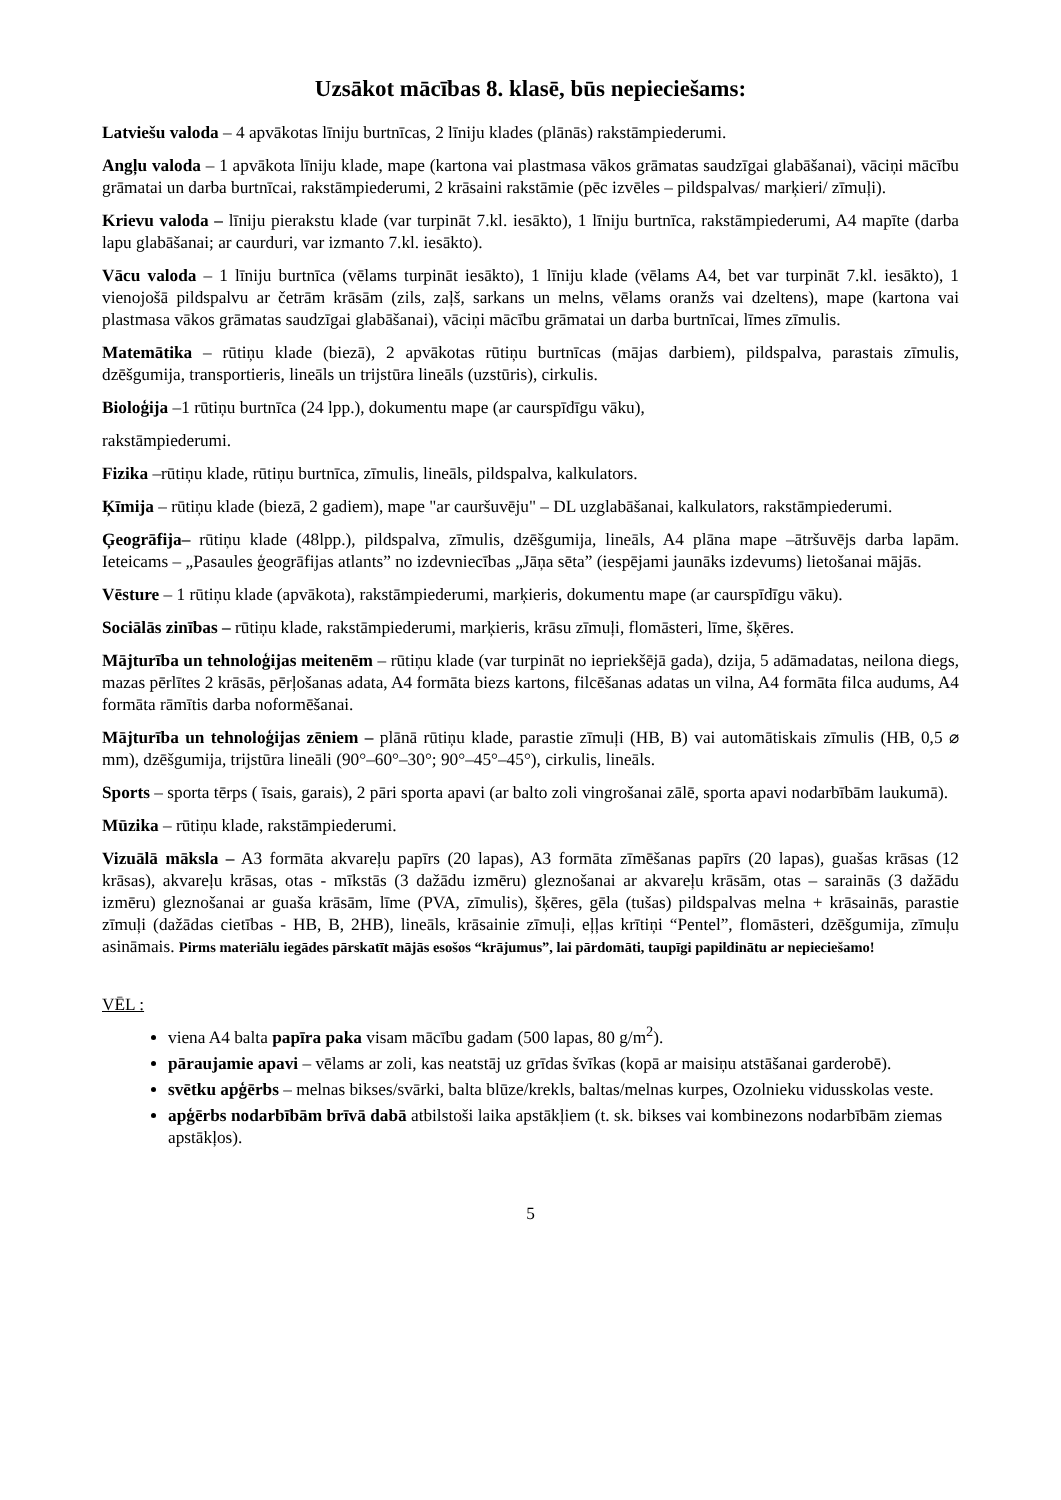Uzsākot mācības 8. klasē, būs nepieciešams:
Latviešu valoda – 4 apvākotas līniju burtnīcas, 2 līniju klades (plānās) rakstāmpiederumi.
Angļu valoda – 1 apvākota līniju klade, mape (kartona vai plastmasa vākos grāmatas saudzīgai glabāšanai), vāciņi mācību grāmatai un darba burtnīcai, rakstāmpiederumi, 2 krāsaini rakstāmie (pēc izvēles – pildspalvas/ marķieri/ zīmuļi).
Krievu valoda – līniju pierakstu klade (var turpināt 7.kl. iesākto), 1 līniju burtnīca, rakstāmpiederumi, A4 mapīte (darba lapu glabāšanai; ar caurduri, var izmanto 7.kl. iesākto).
Vācu valoda – 1 līniju burtnīca (vēlams turpināt iesākto), 1 līniju klade (vēlams A4, bet var turpināt 7.kl. iesākto), 1 vienojošā pildspalvu ar četrām krāsām (zils, zaļš, sarkans un melns, vēlams oranžs vai dzeltens), mape (kartona vai plastmasa vākos grāmatas saudzīgai glabāšanai), vāciņi mācību grāmatai un darba burtnīcai, līmes zīmulis.
Matemātika – rūtiņu klade (biezā), 2 apvākotas rūtiņu burtnīcas (mājas darbiem), pildspalva, parastais zīmulis, dzēšgumija, transportieris, lineāls un trijstūra lineāls (uzstūris), cirkulis.
Bioloģija –1 rūtiņu burtnīca (24 lpp.), dokumentu mape (ar caurspīdīgu vāku),
rakstāmpiederumi.
Fizika –rūtiņu klade, rūtiņu burtnīca, zīmulis, lineāls, pildspalva, kalkulators.
Ķīmija – rūtiņu klade (biezā, 2 gadiem), mape "ar cauršuvēju" – DL uzglabāšanai, kalkulators, rakstāmpiederumi.
Ģeogrāfija– rūtiņu klade (48lpp.), pildspalva, zīmulis, dzēšgumija, lineāls, A4 plāna mape –ātršuvējs darba lapām. Ieteicams – „Pasaules ģeogrāfijas atlants” no izdevniecības „Jāņa sēta” (iespējami jaunāks izdevums) lietošanai mājās.
Vēsture – 1 rūtiņu klade (apvākota), rakstāmpiederumi, marķieris, dokumentu mape (ar caurspīdīgu vāku).
Sociālās zinības – rūtiņu klade, rakstāmpiederumi, marķieris, krāsu zīmuļi, flomāsteri, līme, šķēres.
Mājturība un tehnoloģijas meitenēm – rūtiņu klade (var turpināt no iepriekšējā gada), dzija, 5 adāmadatas, neilona diegs, mazas pērlītes 2 krāsās, pērļošanas adata, A4 formāta biezs kartons, filcēšanas adatas un vilna, A4 formāta filca audums, A4 formāta rāmītis darba noformēšanai.
Mājturība un tehnoloģijas zēniem – plānā rūtiņu klade, parastie zīmuļi (HB, B) vai automātiskais zīmulis (HB, 0,5 ⌀ mm), dzēšgumija, trijstūra lineāli (90°–60°–30°; 90°–45°–45°), cirkulis, lineāls.
Sports – sporta tērps ( īsais, garais), 2 pāri sporta apavi (ar balto zoli vingrošanai zālē, sporta apavi nodarbībām laukumā).
Mūzika – rūtiņu klade, rakstāmpiederumi.
Vizuālā māksla – A3 formāta akvareļu papīrs (20 lapas), A3 formāta zīmēšanas papīrs (20 lapas), guašas krāsas (12 krāsas), akvareļu krāsas, otas - mīkstās (3 dažādu izmēru) gleznošanai ar akvareļu krāsām, otas – sarainās (3 dažādu izmēru) gleznošanai ar guaša krāsām, līme (PVA, zīmulis), šķēres, gēla (tušas) pildspalvas melna + krāsainās, parastie zīmuļi (dažādas cietības - HB, B, 2HB), lineāls, krāsainie zīmuļi, eļļas krītiņi “Pentel”, flomāsteri, dzēšgumija, zīmuļu asināmais. Pirms materiālu iegādes pārskatīt mājās esošos “krājumus”, lai pārdomāti, taupīgi papildinātu ar nepieciešamo!
VĒL :
viena A4 balta papīra paka visam mācību gadam (500 lapas, 80 g/m<sup>2</sup>).
pāraujamie apavi – vēlams ar zoli, kas neatstāj uz grīdas švīkas (kopā ar maisiņu atstāšanai garderobē).
svētku apģērbs – melnas bikses/svārki, balta blūze/krekls, baltas/melnas kurpes, Ozolnieku vidusskolas veste.
apģērbs nodarbībām brīvā dabā atbilstoši laika apstākļiem (t. sk. bikses vai kombinezons nodarbībām ziemas apstākļos).
5